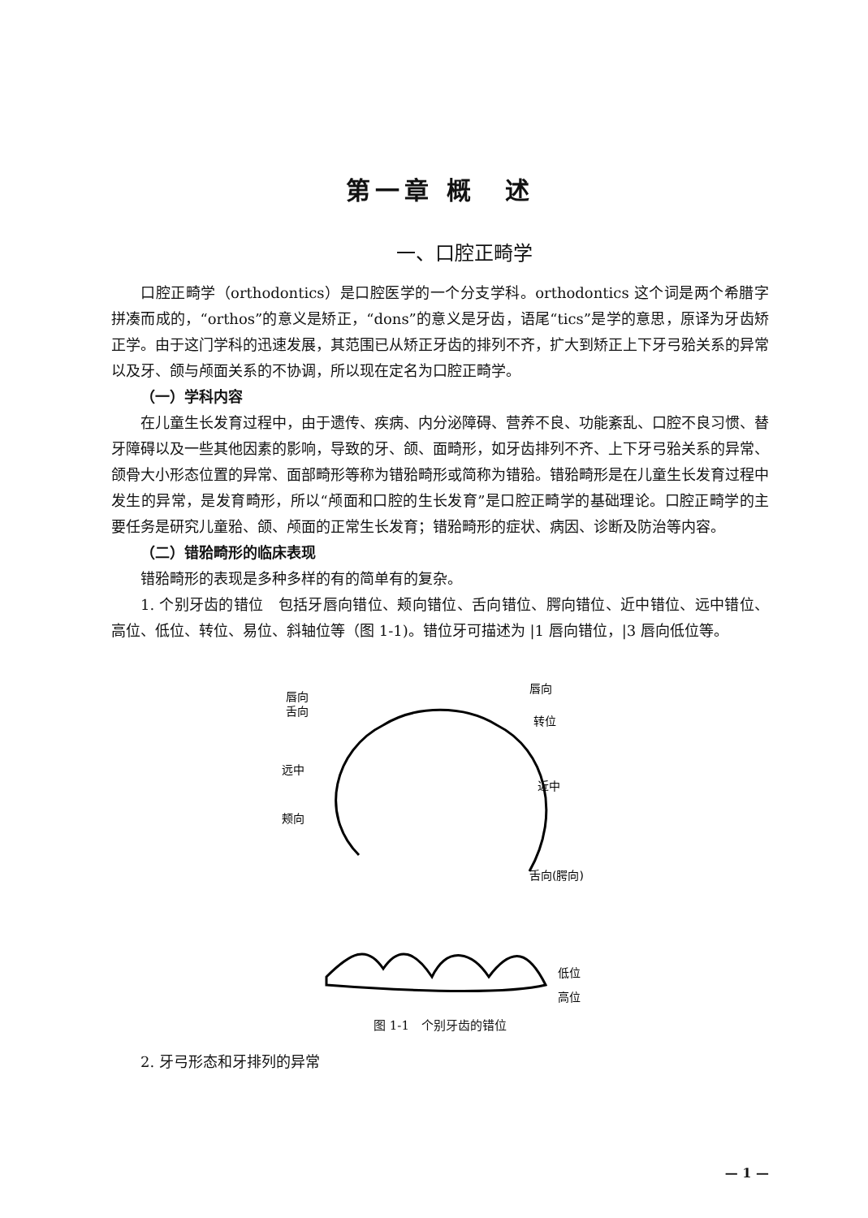第一章 概　述
一、口腔正畸学
口腔正畸学（orthodontics）是口腔医学的一个分支学科。orthodontics 这个词是两个希腊字拼凑而成的，“orthos”的意义是矫正，“dons”的意义是牙齿，语尾“tics”是学的意思，原译为牙齿矫正学。由于这门学科的迅速发展，其范围已从矫正牙齿的排列不齐，扩大到矫正上下牙弓𬌗关系的异常以及牙、颌与颅面关系的不协调，所以现在定名为口腔正畸学。
（一）学科内容
在儿童生长发育过程中，由于遗传、疾病、内分泌障碍、营养不良、功能紊乱、口腔不良习惯、替牙障碍以及一些其他因素的影响，导致的牙、颌、面畸形，如牙齿排列不齐、上下牙弓𬌗关系的异常、颌骨大小形态位置的异常、面部畸形等称为错𬌗畸形或简称为错𬌗。错𬌗畸形是在儿童生长发育过程中发生的异常，是发育畸形，所以“颅面和口腔的生长发育”是口腔正畸学的基础理论。口腔正畸学的主要任务是研究儿童𬌗、颌、颅面的正常生长发育；错𬌗畸形的症状、病因、诊断及防治等内容。
（二）错𬌗畸形的临床表现
错𬌗畸形的表现是多种多样的有的简单有的复杂。
1. 个别牙齿的错位　包括牙唇向错位、颊向错位、舌向错位、腭向错位、近中错位、远中错位、高位、低位、转位、易位、斜轴位等（图 1-1)。错位牙可描述为 |1 唇向错位，|3 唇向低位等。
唇向
舌向
唇向
转位
远中
近中
颊向
舌向(腭向)
低位
高位
图 1-1　个别牙齿的错位
2. 牙弓形态和牙排列的异常
— 1 —